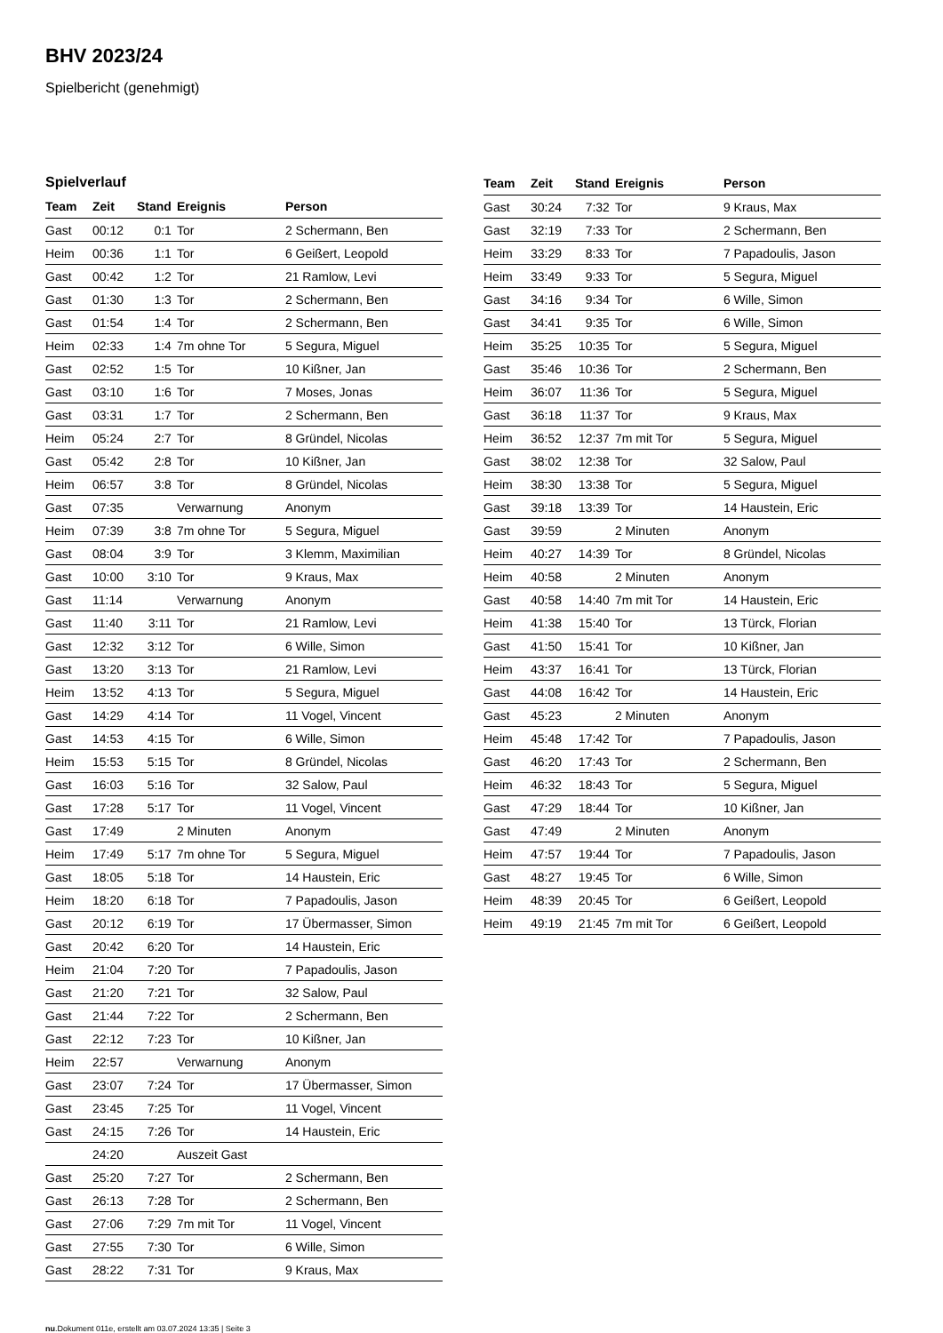BHV 2023/24
Spielbericht (genehmigt)
Spielverlauf
| Team | Zeit | Stand | Ereignis | Person |
| --- | --- | --- | --- | --- |
| Gast | 00:12 | 0:1 | Tor | 2 Schermann, Ben |
| Heim | 00:36 | 1:1 | Tor | 6 Geißert, Leopold |
| Gast | 00:42 | 1:2 | Tor | 21 Ramlow, Levi |
| Gast | 01:30 | 1:3 | Tor | 2 Schermann, Ben |
| Gast | 01:54 | 1:4 | Tor | 2 Schermann, Ben |
| Heim | 02:33 | 1:4 | 7m ohne Tor | 5 Segura, Miguel |
| Gast | 02:52 | 1:5 | Tor | 10 Kißner, Jan |
| Gast | 03:10 | 1:6 | Tor | 7 Moses, Jonas |
| Gast | 03:31 | 1:7 | Tor | 2 Schermann, Ben |
| Heim | 05:24 | 2:7 | Tor | 8 Gründel, Nicolas |
| Gast | 05:42 | 2:8 | Tor | 10 Kißner, Jan |
| Heim | 06:57 | 3:8 | Tor | 8 Gründel, Nicolas |
| Gast | 07:35 | | Verwarnung | Anonym |
| Heim | 07:39 | 3:8 | 7m ohne Tor | 5 Segura, Miguel |
| Gast | 08:04 | 3:9 | Tor | 3 Klemm, Maximilian |
| Gast | 10:00 | 3:10 | Tor | 9 Kraus, Max |
| Gast | 11:14 | | Verwarnung | Anonym |
| Gast | 11:40 | 3:11 | Tor | 21 Ramlow, Levi |
| Gast | 12:32 | 3:12 | Tor | 6 Wille, Simon |
| Gast | 13:20 | 3:13 | Tor | 21 Ramlow, Levi |
| Heim | 13:52 | 4:13 | Tor | 5 Segura, Miguel |
| Gast | 14:29 | 4:14 | Tor | 11 Vogel, Vincent |
| Gast | 14:53 | 4:15 | Tor | 6 Wille, Simon |
| Heim | 15:53 | 5:15 | Tor | 8 Gründel, Nicolas |
| Gast | 16:03 | 5:16 | Tor | 32 Salow, Paul |
| Gast | 17:28 | 5:17 | Tor | 11 Vogel, Vincent |
| Gast | 17:49 | | 2 Minuten | Anonym |
| Heim | 17:49 | 5:17 | 7m ohne Tor | 5 Segura, Miguel |
| Gast | 18:05 | 5:18 | Tor | 14 Haustein, Eric |
| Heim | 18:20 | 6:18 | Tor | 7 Papadoulis, Jason |
| Gast | 20:12 | 6:19 | Tor | 17 Übermasser, Simon |
| Gast | 20:42 | 6:20 | Tor | 14 Haustein, Eric |
| Heim | 21:04 | 7:20 | Tor | 7 Papadoulis, Jason |
| Gast | 21:20 | 7:21 | Tor | 32 Salow, Paul |
| Gast | 21:44 | 7:22 | Tor | 2 Schermann, Ben |
| Gast | 22:12 | 7:23 | Tor | 10 Kißner, Jan |
| Heim | 22:57 | | Verwarnung | Anonym |
| Gast | 23:07 | 7:24 | Tor | 17 Übermasser, Simon |
| Gast | 23:45 | 7:25 | Tor | 11 Vogel, Vincent |
| Gast | 24:15 | 7:26 | Tor | 14 Haustein, Eric |
| | 24:20 | | Auszeit Gast | |
| Gast | 25:20 | 7:27 | Tor | 2 Schermann, Ben |
| Gast | 26:13 | 7:28 | Tor | 2 Schermann, Ben |
| Gast | 27:06 | 7:29 | 7m mit Tor | 11 Vogel, Vincent |
| Gast | 27:55 | 7:30 | Tor | 6 Wille, Simon |
| Gast | 28:22 | 7:31 | Tor | 9 Kraus, Max |
| Team | Zeit | Stand | Ereignis | Person |
| --- | --- | --- | --- | --- |
| Gast | 30:24 | 7:32 | Tor | 9 Kraus, Max |
| Gast | 32:19 | 7:33 | Tor | 2 Schermann, Ben |
| Heim | 33:29 | 8:33 | Tor | 7 Papadoulis, Jason |
| Heim | 33:49 | 9:33 | Tor | 5 Segura, Miguel |
| Gast | 34:16 | 9:34 | Tor | 6 Wille, Simon |
| Gast | 34:41 | 9:35 | Tor | 6 Wille, Simon |
| Heim | 35:25 | 10:35 | Tor | 5 Segura, Miguel |
| Gast | 35:46 | 10:36 | Tor | 2 Schermann, Ben |
| Heim | 36:07 | 11:36 | Tor | 5 Segura, Miguel |
| Gast | 36:18 | 11:37 | Tor | 9 Kraus, Max |
| Heim | 36:52 | 12:37 | 7m mit Tor | 5 Segura, Miguel |
| Gast | 38:02 | 12:38 | Tor | 32 Salow, Paul |
| Heim | 38:30 | 13:38 | Tor | 5 Segura, Miguel |
| Gast | 39:18 | 13:39 | Tor | 14 Haustein, Eric |
| Gast | 39:59 | | 2 Minuten | Anonym |
| Heim | 40:27 | 14:39 | Tor | 8 Gründel, Nicolas |
| Heim | 40:58 | | 2 Minuten | Anonym |
| Gast | 40:58 | 14:40 | 7m mit Tor | 14 Haustein, Eric |
| Heim | 41:38 | 15:40 | Tor | 13 Türck, Florian |
| Gast | 41:50 | 15:41 | Tor | 10 Kißner, Jan |
| Heim | 43:37 | 16:41 | Tor | 13 Türck, Florian |
| Gast | 44:08 | 16:42 | Tor | 14 Haustein, Eric |
| Gast | 45:23 | | 2 Minuten | Anonym |
| Heim | 45:48 | 17:42 | Tor | 7 Papadoulis, Jason |
| Gast | 46:20 | 17:43 | Tor | 2 Schermann, Ben |
| Heim | 46:32 | 18:43 | Tor | 5 Segura, Miguel |
| Gast | 47:29 | 18:44 | Tor | 10 Kißner, Jan |
| Gast | 47:49 | | 2 Minuten | Anonym |
| Heim | 47:57 | 19:44 | Tor | 7 Papadoulis, Jason |
| Gast | 48:27 | 19:45 | Tor | 6 Wille, Simon |
| Heim | 48:39 | 20:45 | Tor | 6 Geißert, Leopold |
| Heim | 49:19 | 21:45 | 7m mit Tor | 6 Geißert, Leopold |
nu.Dokument 011e, erstellt am 03.07.2024 13:35 | Seite 3